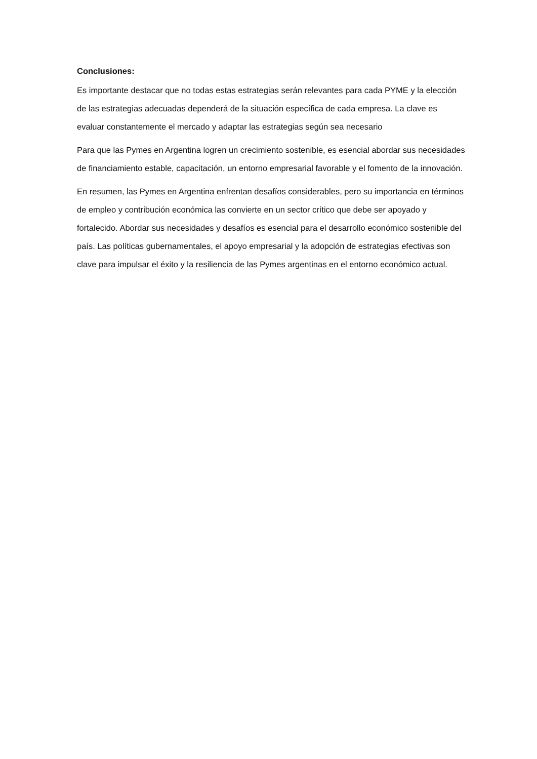Conclusiones:
Es importante destacar que no todas estas estrategias serán relevantes para cada PYME y la elección de las estrategias adecuadas dependerá de la situación específica de cada empresa. La clave es evaluar constantemente el mercado y adaptar las estrategias según sea necesario
Para que las Pymes en Argentina logren un crecimiento sostenible, es esencial abordar sus necesidades de financiamiento estable, capacitación, un entorno empresarial favorable y el fomento de la innovación.
En resumen, las Pymes en Argentina enfrentan desafíos considerables, pero su importancia en términos de empleo y contribución económica las convierte en un sector crítico que debe ser apoyado y fortalecido. Abordar sus necesidades y desafíos es esencial para el desarrollo económico sostenible del país. Las políticas gubernamentales, el apoyo empresarial y la adopción de estrategias efectivas son clave para impulsar el éxito y la resiliencia de las Pymes argentinas en el entorno económico actual.